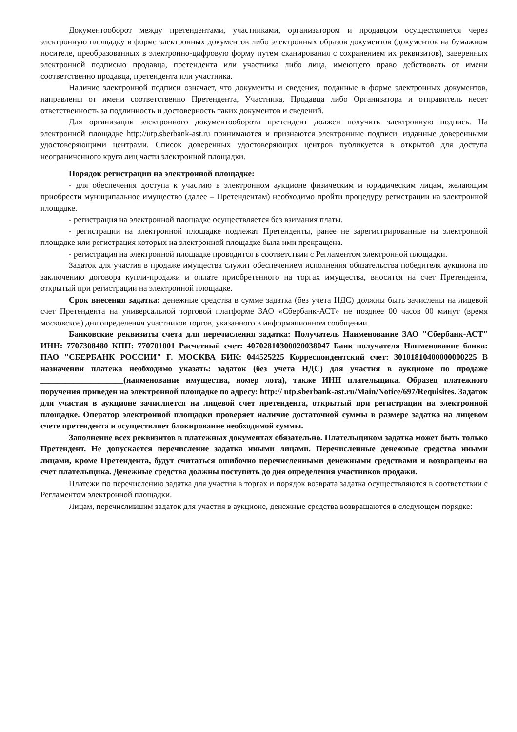Документооборот между претендентами, участниками, организатором и продавцом осуществляется через электронную площадку в форме электронных документов либо электронных образов документов (документов на бумажном носителе, преобразованных в электронно-цифровую форму путем сканирования с сохранением их реквизитов), заверенных электронной подписью продавца, претендента или участника либо лица, имеющего право действовать от имени соответственно продавца, претендента или участника.
Наличие электронной подписи означает, что документы и сведения, поданные в форме электронных документов, направлены от имени соответственно Претендента, Участника, Продавца либо Организатора и отправитель несет ответственность за подлинность и достоверность таких документов и сведений.
Для организации электронного документооборота претендент должен получить электронную подпись. На электронной площадке http://utp.sberbank-ast.ru принимаются и признаются электронные подписи, изданные доверенными удостоверяющими центрами. Список доверенных удостоверяющих центров публикуется в открытой для доступа неограниченного круга лиц части электронной площадки.
Порядок регистрации на электронной площадке:
- для обеспечения доступа к участию в электронном аукционе физическим и юридическим лицам, желающим приобрести муниципальное имущество (далее – Претендентам) необходимо пройти процедуру регистрации на электронной площадке.
- регистрация на электронной площадке осуществляется без взимания платы.
- регистрации на электронной площадке подлежат Претенденты, ранее не зарегистрированные на электронной площадке или регистрация которых на электронной площадке была ими прекращена.
- регистрация на электронной площадке проводится в соответствии с Регламентом электронной площадки.
Задаток для участия в продаже имущества служит обеспечением исполнения обязательства победителя аукциона по заключению договора купли-продажи и оплате приобретенного на торгах имущества, вносится на счет Претендента, открытый при регистрации на электронной площадке.
Срок внесения задатка: денежные средства в сумме задатка (без учета НДС) должны быть зачислены на лицевой счет Претендента на универсальной торговой платформе ЗАО «Сбербанк-АСТ» не позднее 00 часов 00 минут (время московское) дня определения участников торгов, указанного в информационном сообщении.
Банковские реквизиты счета для перечисления задатка: Получатель Наименование ЗАО "Сбербанк-АСТ" ИНН: 7707308480 КПП: 770701001 Расчетный счет: 40702810300020038047 Банк получателя Наименование банка: ПАО "СБЕРБАНК РОССИИ" Г. МОСКВА БИК: 044525225 Корреспондентский счет: 30101810400000000225 В назначении платежа необходимо указать: задаток (без учета НДС) для участия в аукционе по продаже ____________________(наименование имущества, номер лота), также ИНН плательщика. Образец платежного поручения приведен на электронной площадке по адресу: http:// utp.sberbank-ast.ru/Main/Notice/697/Requisites. Задаток для участия в аукционе зачисляется на лицевой счет претендента, открытый при регистрации на электронной площадке. Оператор электронной площадки проверяет наличие достаточной суммы в размере задатка на лицевом счете претендента и осуществляет блокирование необходимой суммы.
Заполнение всех реквизитов в платежных документах обязательно. Плательщиком задатка может быть только Претендент. Не допускается перечисление задатка иными лицами. Перечисленные денежные средства иными лицами, кроме Претендента, будут считаться ошибочно перечисленными денежными средствами и возвращены на счет плательщика. Денежные средства должны поступить до дня определения участников продажи.
Платежи по перечислению задатка для участия в торгах и порядок возврата задатка осуществляются в соответствии с Регламентом электронной площадки.
Лицам, перечислившим задаток для участия в аукционе, денежные средства возвращаются в следующем порядке: